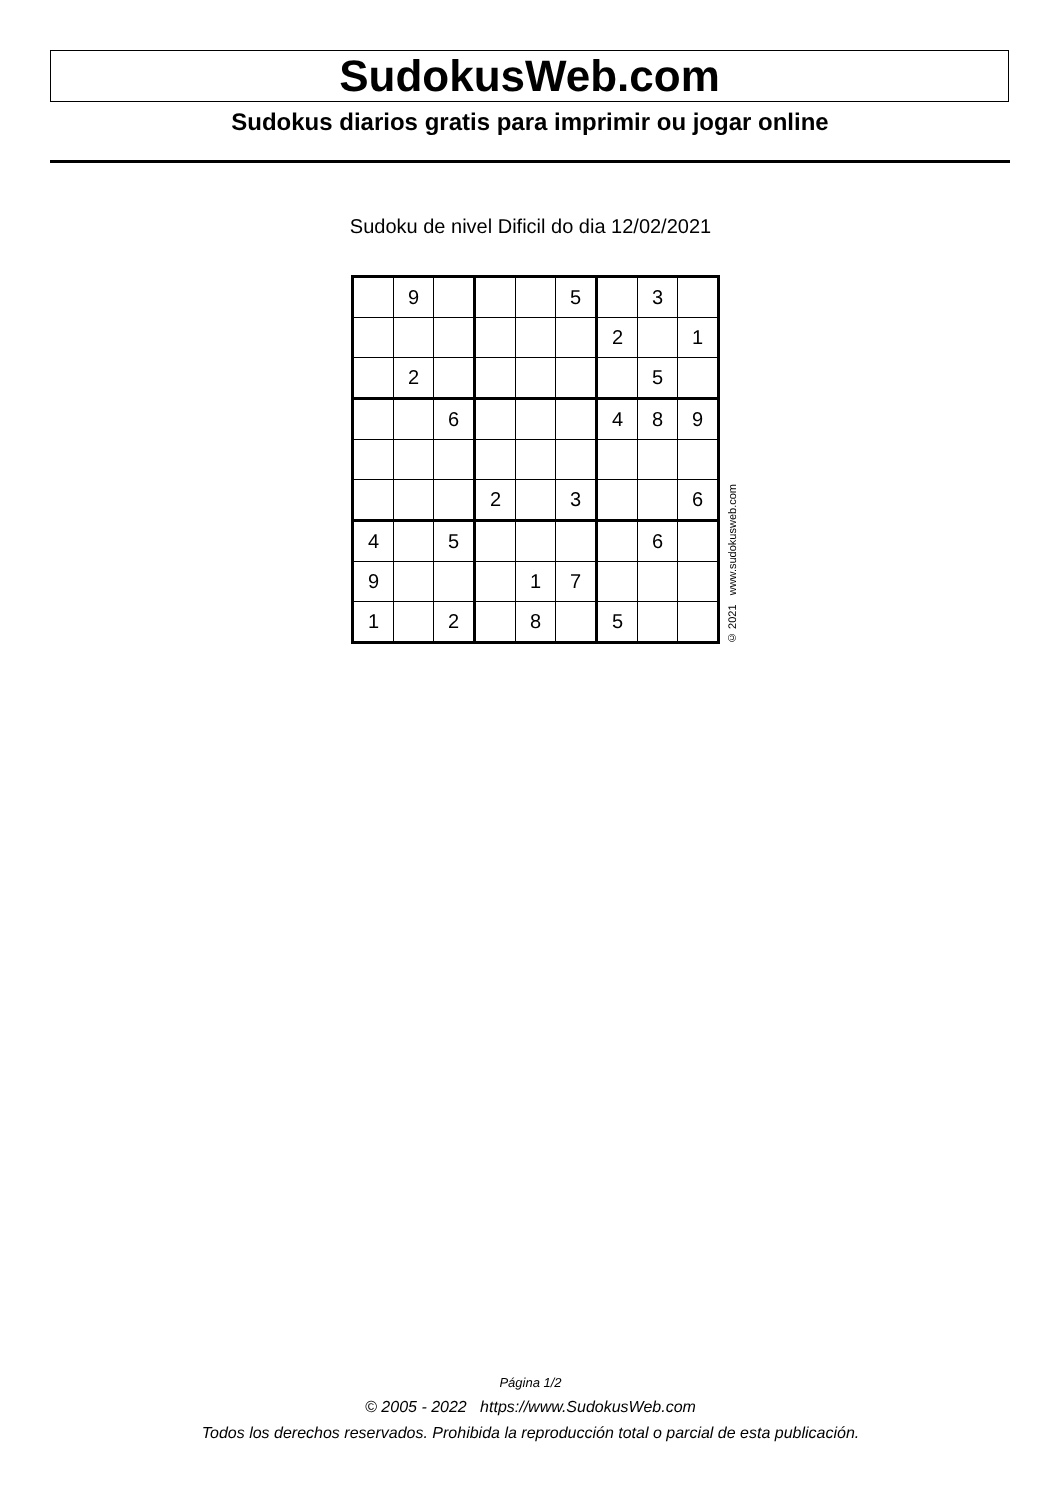SudokusWeb.com
Sudokus diarios gratis para imprimir ou jogar online
Sudoku de nivel Dificil do dia 12/02/2021
| | 9 | | | | 5 | | 3 | |
| | | | | | | 2 | | 1 |
| | 2 | | | | | | 5 | |
| | | 6 | | | | 4 | 8 | 9 |
| | | | 2 | | 3 | | | 6 |
| 4 | | 5 | | | | | 6 | |
| 9 | | | | 1 | 7 | | | |
| 1 | | 2 | | 8 | | 5 | | |
© 2021 www.sudokusweb.com
Página 1/2
© 2005 - 2022 https://www.SudokusWeb.com
Todos los derechos reservados. Prohibida la reproducción total o parcial de esta publicación.